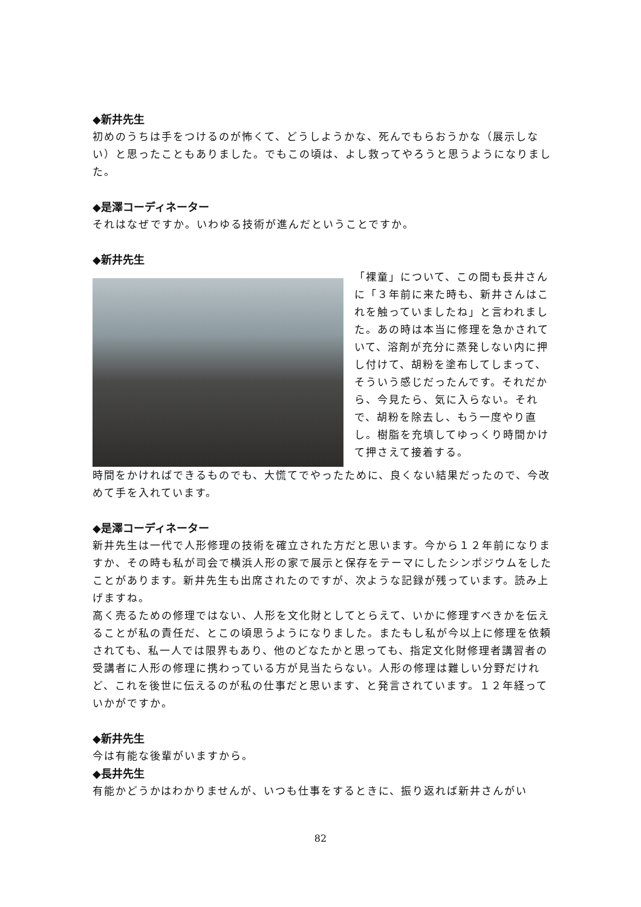◆新井先生
初めのうちは手をつけるのが怖くて、どうしようかな、死んでもらおうかな（展示しない）と思ったこともありました。でもこの頃は、よし救ってやろうと思うようになりました。
◆是澤コーディネーター
それはなぜですか。いわゆる技術が進んだということですか。
◆新井先生
「裸童」について、この間も長井さんに「３年前に来た時も、新井さんはこれを触っていましたね」と言われました。あの時は本当に修理を急かされていて、溶剤が充分に蒸発しない内に押し付けて、胡粉を塗布してしまって、そういう感じだったんです。それだから、今見たら、気に入らない。それで、胡粉を除去し、もう一度やり直し。樹脂を充填してゆっくり時間かけて押さえて接着する。
時間をかければできるものでも、大慌てでやったために、良くない結果だったので、今改めて手を入れています。
◆是澤コーディネーター
新井先生は一代で人形修理の技術を確立された方だと思います。今から１２年前になりますか、その時も私が司会で横浜人形の家で展示と保存をテーマにしたシンポジウムをしたことがあります。新井先生も出席されたのですが、次ような記録が残っています。読み上げますね。
高く売るための修理ではない、人形を文化財としてとらえて、いかに修理すべきかを伝えることが私の責任だ、とこの頃思うようになりました。またもし私が今以上に修理を依頼されても、私一人では限界もあり、他のどなたかと思っても、指定文化財修理者講習者の受講者に人形の修理に携わっている方が見当たらない。人形の修理は難しい分野だけれど、これを後世に伝えるのが私の仕事だと思います、と発言されています。１２年経っていかがですか。
◆新井先生
今は有能な後輩がいますから。
◆長井先生
有能かどうかはわかりませんが、いつも仕事をするときに、振り返れば新井さんがい
82